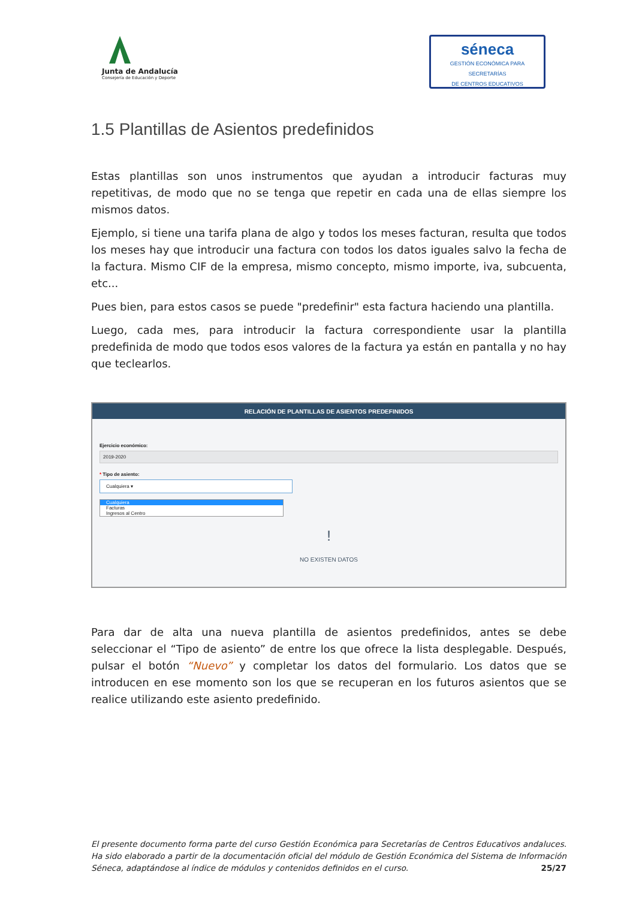Junta de Andalucía
Consejería de Educación y Deporte
séneca
GESTIÓN ECONÓMICA PARA SECRETARÍAS
DE CENTROS EDUCATIVOS
1.5 Plantillas de Asientos predefinidos
Estas plantillas son unos instrumentos que ayudan a introducir facturas muy repetitivas, de modo que no se tenga que repetir en cada una de ellas siempre los mismos datos.
Ejemplo, si tiene una tarifa plana de algo y todos los meses facturan, resulta que todos los meses hay que introducir una factura con todos los datos iguales salvo la fecha de la factura. Mismo CIF de la empresa, mismo concepto, mismo importe, iva, subcuenta, etc...
Pues bien, para estos casos se puede "predefinir" esta factura haciendo una plantilla.
Luego, cada mes, para introducir la factura correspondiente usar la plantilla predefinida de modo que todos esos valores de la factura ya están en pantalla y no hay que teclearlos.
RELACIÓN DE PLANTILLAS DE ASIENTOS PREDEFINIDOS
Ejercicio económico:
2019-2020
* Tipo de asiento:
Cualquiera ▾
Cualquiera
Facturas
Ingresos al Centro
!
NO EXISTEN DATOS
Para dar de alta una nueva plantilla de asientos predefinidos, antes se debe seleccionar el “Tipo de asiento” de entre los que ofrece la lista desplegable. Después, pulsar el botón “Nuevo” y completar los datos del formulario. Los datos que se introducen en ese momento son los que se recuperan en los futuros asientos que se realice utilizando este asiento predefinido.
El presente documento forma parte del curso Gestión Económica para Secretarías de Centros Educativos andaluces. Ha sido elaborado a partir de la documentación oficial del módulo de Gestión Económica del Sistema de Información Séneca, adaptándose al índice de módulos y contenidos definidos en el curso. 25/27